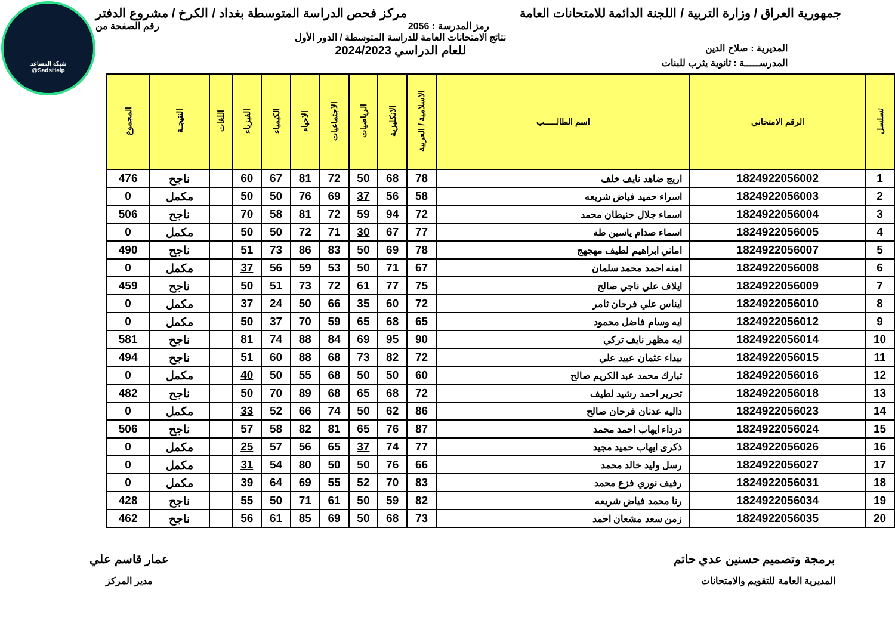شبكة المساعد
@SadsHelp
جمهورية العراق / وزارة التربية / اللجنة الدائمة للامتحانات العامة
مركز فحص الدراسة المتوسطة بغداد / الكرخ / مشروع الدفتر
رمز المدرسة : 2056 رقم الصفحة من
المديرية : صلاح الدين
نتائج الامتحانات العامة للدراسة المتوسطة / الدور الأول
للعام الدراسي 2024/2023
المدرســـــة : ثانوية يثرب للبنات
| تسلسل | الرقم الامتحاني | اسم الطالـــــب | الاسلامية / العربية | الانكليزية | الرياضيات | الاجتماعيات | الاحياء | الكيمياء | الفيزياء | اللغات | النتيجـة | المجموع |
| --- | --- | --- | --- | --- | --- | --- | --- | --- | --- | --- | --- | --- |
| 1 | 1824922056002 | اريج ضاهد نايف خلف | 78 | 68 | 50 | 72 | 81 | 67 | 60 | | ناجح | 476 |
| 2 | 1824922056003 | اسراء حميد فياض شريعه | 58 | 56 | 37 | 69 | 76 | 50 | 50 | | مكمل | 0 |
| 3 | 1824922056004 | اسماء جلال حنيطان محمد | 72 | 94 | 59 | 72 | 81 | 58 | 70 | | ناجح | 506 |
| 4 | 1824922056005 | اسماء صدام ياسين طه | 77 | 67 | 30 | 71 | 72 | 50 | 50 | | مكمل | 0 |
| 5 | 1824922056007 | اماني ابراهيم لطيف مهجهج | 78 | 69 | 50 | 83 | 86 | 73 | 51 | | ناجح | 490 |
| 6 | 1824922056008 | امنه احمد محمد سلمان | 67 | 71 | 50 | 53 | 59 | 56 | 37 | | مكمل | 0 |
| 7 | 1824922056009 | ايلاف علي ناجي صالح | 75 | 77 | 61 | 72 | 73 | 51 | 50 | | ناجح | 459 |
| 8 | 1824922056010 | ايناس علي فرحان ثامر | 72 | 60 | 35 | 66 | 50 | 24 | 37 | | مكمل | 0 |
| 9 | 1824922056012 | ايه وسام فاضل محمود | 65 | 68 | 65 | 59 | 70 | 37 | 50 | | مكمل | 0 |
| 10 | 1824922056014 | ايه مظهر نايف تركي | 90 | 95 | 69 | 84 | 88 | 74 | 81 | | ناجح | 581 |
| 11 | 1824922056015 | بيداء عثمان عبيد علي | 72 | 82 | 73 | 68 | 88 | 60 | 51 | | ناجح | 494 |
| 12 | 1824922056016 | تبارك محمد عبد الكريم صالح | 60 | 50 | 50 | 68 | 55 | 50 | 40 | | مكمل | 0 |
| 13 | 1824922056018 | تحرير احمد رشيد لطيف | 72 | 68 | 65 | 68 | 89 | 70 | 50 | | ناجح | 482 |
| 14 | 1824922056023 | داليه عدنان فرحان صالح | 86 | 62 | 50 | 74 | 66 | 52 | 33 | | مكمل | 0 |
| 15 | 1824922056024 | درداء ايهاب احمد محمد | 87 | 76 | 65 | 81 | 82 | 58 | 57 | | ناجح | 506 |
| 16 | 1824922056026 | ذكرى ايهاب حميد مجيد | 77 | 74 | 37 | 65 | 56 | 57 | 25 | | مكمل | 0 |
| 17 | 1824922056027 | رسل وليد خالد محمد | 66 | 76 | 50 | 50 | 80 | 54 | 31 | | مكمل | 0 |
| 18 | 1824922056031 | رفيف نوري فزع محمد | 83 | 70 | 52 | 55 | 69 | 64 | 39 | | مكمل | 0 |
| 19 | 1824922056034 | رنا محمد فياض شريعه | 82 | 59 | 50 | 61 | 71 | 50 | 55 | | ناجح | 428 |
| 20 | 1824922056035 | زمن سعد مشعان احمد | 73 | 68 | 50 | 69 | 85 | 61 | 56 | | ناجح | 462 |
برمجة وتصميم حسنين عدي حاتم
المديرية العامة للتقويم والامتحانات
عمار قاسم علي
مدير المركز